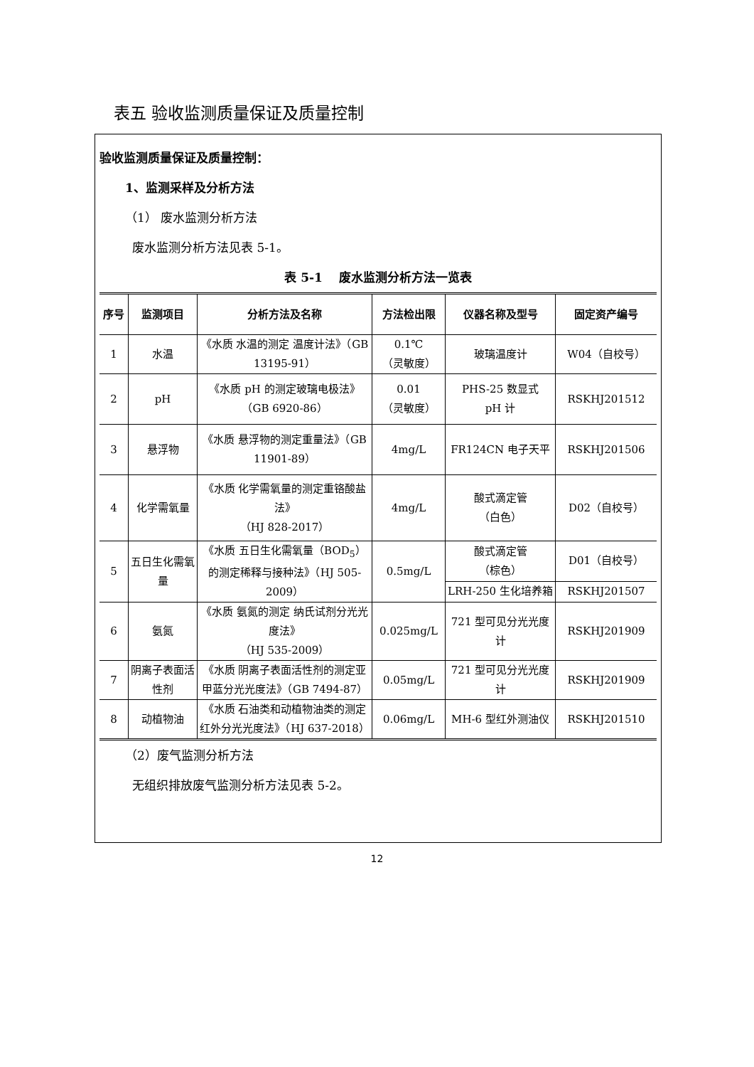表五 验收监测质量保证及质量控制
验收监测质量保证及质量控制：
1、监测采样及分析方法
（1） 废水监测分析方法
废水监测分析方法见表 5-1。
表 5-1　 废水监测分析方法一览表
| 序号 | 监测项目 | 分析方法及名称 | 方法检出限 | 仪器名称及型号 | 固定资产编号 |
| --- | --- | --- | --- | --- | --- |
| 1 | 水温 | 《水质 水温的测定 温度计法》（GB 13195-91） | 0.1℃ （灵敏度） | 玻璃温度计 | W04（自校号） |
| 2 | pH | 《水质 pH 的测定玻璃电极法》（GB 6920-86） | 0.01 （灵敏度） | PHS-25 数显式 pH 计 | RSKHJ201512 |
| 3 | 悬浮物 | 《水质 悬浮物的测定重量法》（GB 11901-89） | 4mg/L | FR124CN 电子天平 | RSKHJ201506 |
| 4 | 化学需氧量 | 《水质 化学需氧量的测定重铬酸盐法》 （HJ 828-2017） | 4mg/L | 酸式滴定管 （白色） | D02（自校号） |
| 5 | 五日生化需氧量 | 《水质 五日生化需氧量（BOD<sub>5</sub>）的测定稀释与接种法》（HJ 505-2009） | 0.5mg/L | 酸式滴定管 （棕色） | D01（自校号） |
| | | | | LRH-250 生化培养箱 | RSKHJ201507 |
| 6 | 氨氮 | 《水质 氨氮的测定 纳氏试剂分光光度法》 （HJ 535-2009） | 0.025mg/L | 721 型可见分光光度计 | RSKHJ201909 |
| 7 | 阴离子表面活性剂 | 《水质 阴离子表面活性剂的测定亚甲蓝分光光度法》（GB 7494-87） | 0.05mg/L | 721 型可见分光光度计 | RSKHJ201909 |
| 8 | 动植物油 | 《水质 石油类和动植物油类的测定红外分光光度法》（HJ 637-2018） | 0.06mg/L | MH-6 型红外测油仪 | RSKHJ201510 |
（2）废气监测分析方法
无组织排放废气监测分析方法见表 5-2。
12